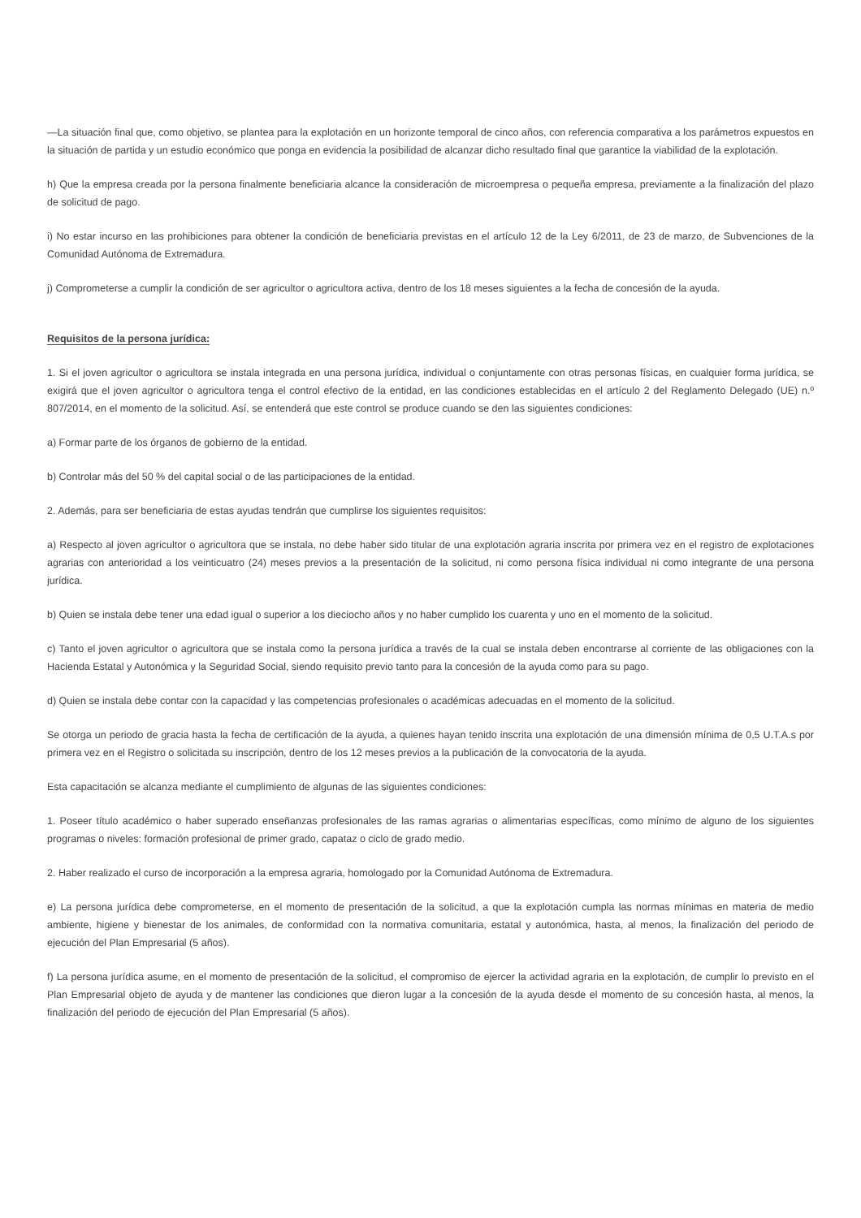—La situación final que, como objetivo, se plantea para la explotación en un horizonte temporal de cinco años, con referencia comparativa a los parámetros expuestos en la situación de partida y un estudio económico que ponga en evidencia la posibilidad de alcanzar dicho resultado final que garantice la viabilidad de la explotación.
h) Que la empresa creada por la persona finalmente beneficiaria alcance la consideración de microempresa o pequeña empresa, previamente a la finalización del plazo de solicitud de pago.
i) No estar incurso en las prohibiciones para obtener la condición de beneficiaria previstas en el artículo 12 de la Ley 6/2011, de 23 de marzo, de Subvenciones de la Comunidad Autónoma de Extremadura.
j) Comprometerse a cumplir la condición de ser agricultor o agricultora activa, dentro de los 18 meses siguientes a la fecha de concesión de la ayuda.
Requisitos de la persona jurídica:
1. Si el joven agricultor o agricultora se instala integrada en una persona jurídica, individual o conjuntamente con otras personas físicas, en cualquier forma jurídica, se exigirá que el joven agricultor o agricultora tenga el control efectivo de la entidad, en las condiciones establecidas en el artículo 2 del Reglamento Delegado (UE) n.º 807/2014, en el momento de la solicitud. Así, se entenderá que este control se produce cuando se den las siguientes condiciones:
a) Formar parte de los órganos de gobierno de la entidad.
b) Controlar más del 50 % del capital social o de las participaciones de la entidad.
2. Además, para ser beneficiaria de estas ayudas tendrán que cumplirse los siguientes requisitos:
a) Respecto al joven agricultor o agricultora que se instala, no debe haber sido titular de una explotación agraria inscrita por primera vez en el registro de explotaciones agrarias con anterioridad a los veinticuatro (24) meses previos a la presentación de la solicitud, ni como persona física individual ni como integrante de una persona jurídica.
b) Quien se instala debe tener una edad igual o superior a los dieciocho años y no haber cumplido los cuarenta y uno en el momento de la solicitud.
c) Tanto el joven agricultor o agricultora que se instala como la persona jurídica a través de la cual se instala deben encontrarse al corriente de las obligaciones con la Hacienda Estatal y Autonómica y la Seguridad Social, siendo requisito previo tanto para la concesión de la ayuda como para su pago.
d) Quien se instala debe contar con la capacidad y las competencias profesionales o académicas adecuadas en el momento de la solicitud.
Se otorga un periodo de gracia hasta la fecha de certificación de la ayuda, a quienes hayan tenido inscrita una explotación de una dimensión mínima de 0,5 U.T.A.s por primera vez en el Registro o solicitada su inscripción, dentro de los 12 meses previos a la publicación de la convocatoria de la ayuda.
Esta capacitación se alcanza mediante el cumplimiento de algunas de las siguientes condiciones:
1. Poseer título académico o haber superado enseñanzas profesionales de las ramas agrarias o alimentarias específicas, como mínimo de alguno de los siguientes programas o niveles: formación profesional de primer grado, capataz o ciclo de grado medio.
2. Haber realizado el curso de incorporación a la empresa agraria, homologado por la Comunidad Autónoma de Extremadura.
e) La persona jurídica debe comprometerse, en el momento de presentación de la solicitud, a que la explotación cumpla las normas mínimas en materia de medio ambiente, higiene y bienestar de los animales, de conformidad con la normativa comunitaria, estatal y autonómica, hasta, al menos, la finalización del periodo de ejecución del Plan Empresarial (5 años).
f) La persona jurídica asume, en el momento de presentación de la solicitud, el compromiso de ejercer la actividad agraria en la explotación, de cumplir lo previsto en el Plan Empresarial objeto de ayuda y de mantener las condiciones que dieron lugar a la concesión de la ayuda desde el momento de su concesión hasta, al menos, la finalización del periodo de ejecución del Plan Empresarial (5 años).